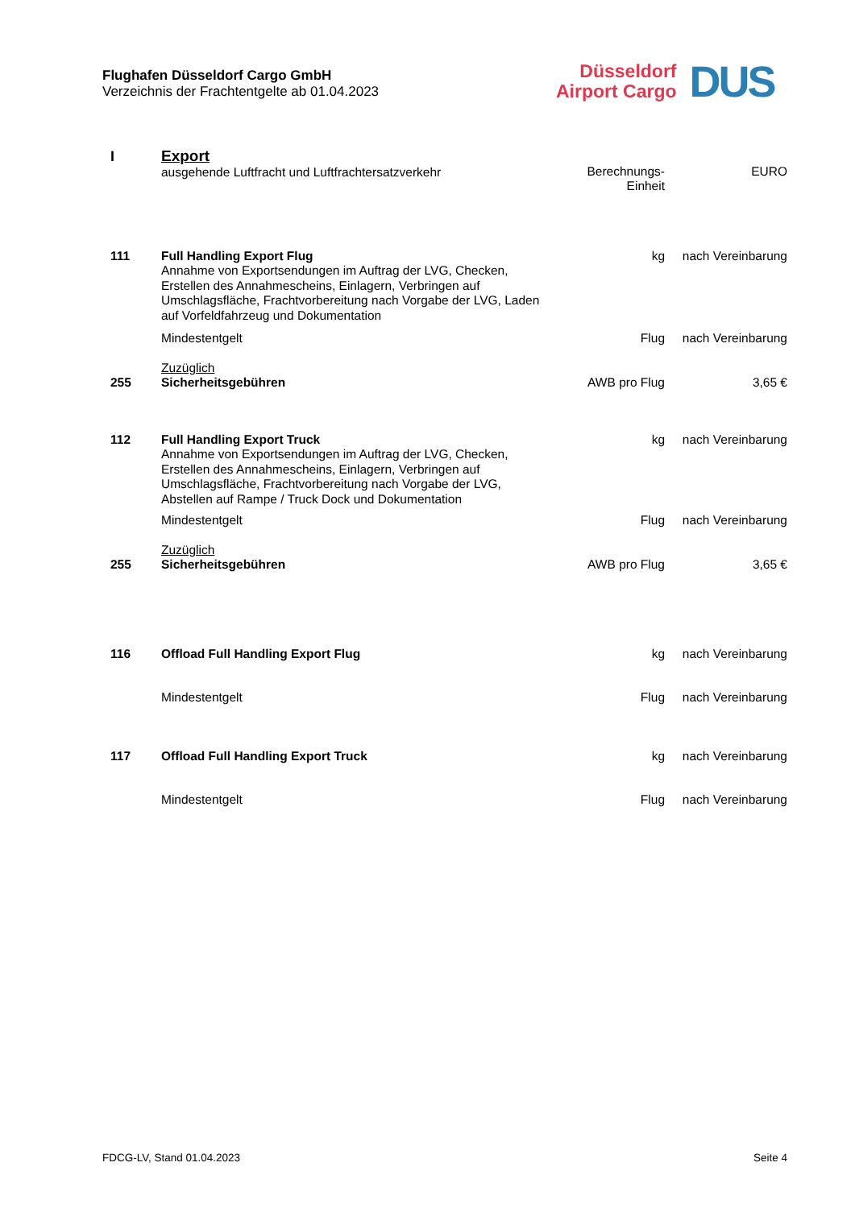Flughafen Düsseldorf Cargo GmbH
Verzeichnis der Frachtentgelte ab 01.04.2023
Düsseldorf
Airport Cargo
DUS
| I | Export ausgehende Luftfracht und Luftfrachtersatzverkehr | Berechnungs- Einheit | EURO |
| 111 | Full Handling Export Flug Annahme von Exportsendungen im Auftrag der LVG, Checken, Erstellen des Annahmescheins, Einlagern, Verbringen auf Umschlagsfläche, Frachtvorbereitung nach Vorgabe der LVG, Laden auf Vorfeldfahrzeug und Dokumentation | kg | nach Vereinbarung |
| | Mindestentgelt | Flug | nach Vereinbarung |
| 255 | Zuzüglich Sicherheitsgebühren | AWB pro Flug | 3,65 € |
| 112 | Full Handling Export Truck Annahme von Exportsendungen im Auftrag der LVG, Checken, Erstellen des Annahmescheins, Einlagern, Verbringen auf Umschlagsfläche, Frachtvorbereitung nach Vorgabe der LVG, Abstellen auf Rampe / Truck Dock und Dokumentation | kg | nach Vereinbarung |
| | Mindestentgelt | Flug | nach Vereinbarung |
| 255 | Zuzüglich Sicherheitsgebühren | AWB pro Flug | 3,65 € |
| 116 | Offload Full Handling Export Flug | kg | nach Vereinbarung |
| | Mindestentgelt | Flug | nach Vereinbarung |
| 117 | Offload Full Handling Export Truck | kg | nach Vereinbarung |
| | Mindestentgelt | Flug | nach Vereinbarung |
FDCG-LV, Stand 01.04.2023 Seite 4